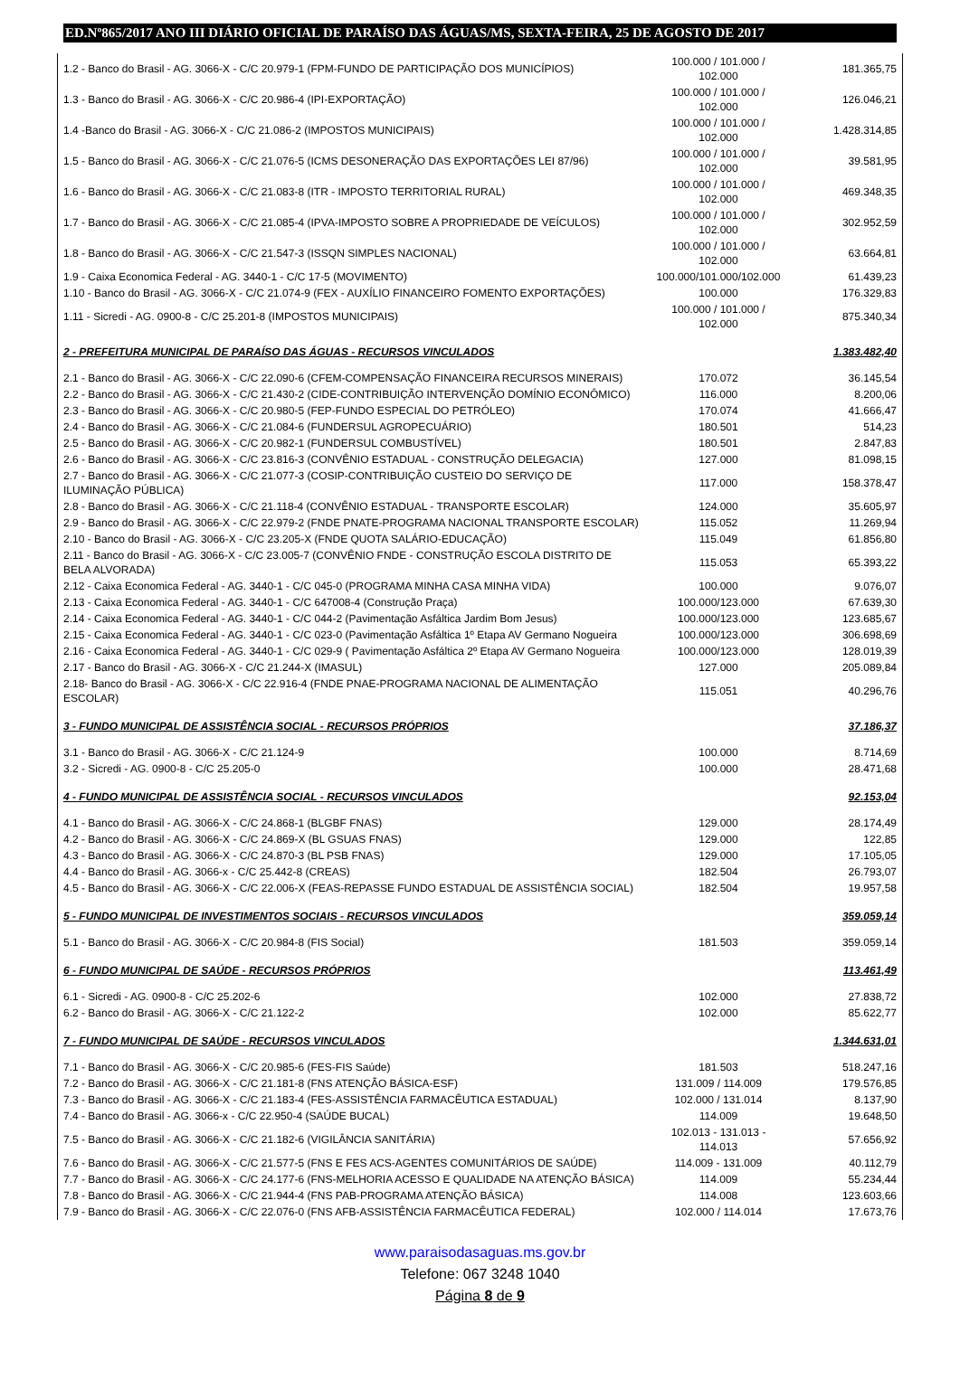ED.Nº865/2017 ANO III DIÁRIO OFICIAL DE PARAÍSO DAS ÁGUAS/MS, SEXTA-FEIRA, 25 DE AGOSTO DE 2017
| 1.2 - Banco do Brasil - AG. 3066-X - C/C 20.979-1 (FPM-FUNDO DE PARTICIPAÇÃO DOS MUNICÍPIOS) | 100.000 / 101.000 / 102.000 | 181.365,75 |
| 1.3 - Banco do Brasil - AG. 3066-X - C/C 20.986-4 (IPI-EXPORTAÇÃO) | 100.000 / 101.000 / 102.000 | 126.046,21 |
| 1.4 -Banco do Brasil - AG. 3066-X - C/C 21.086-2 (IMPOSTOS MUNICIPAIS) | 100.000 / 101.000 / 102.000 | 1.428.314,85 |
| 1.5 - Banco do Brasil - AG. 3066-X - C/C 21.076-5 (ICMS DESONERAÇÃO DAS EXPORTAÇÕES LEI 87/96) | 100.000 / 101.000 / 102.000 | 39.581,95 |
| 1.6 - Banco do Brasil - AG. 3066-X - C/C 21.083-8 (ITR - IMPOSTO TERRITORIAL RURAL) | 100.000 / 101.000 / 102.000 | 469.348,35 |
| 1.7 - Banco do Brasil - AG. 3066-X - C/C 21.085-4 (IPVA-IMPOSTO SOBRE A PROPRIEDADE DE VEÍCULOS) | 100.000 / 101.000 / 102.000 | 302.952,59 |
| 1.8 - Banco do Brasil - AG. 3066-X - C/C 21.547-3 (ISSQN SIMPLES NACIONAL) | 100.000 / 101.000 / 102.000 | 63.664,81 |
| 1.9 - Caixa Economica Federal - AG. 3440-1 - C/C 17-5 (MOVIMENTO) | 100.000/101.000/102.000 | 61.439,23 |
| 1.10 - Banco do Brasil - AG. 3066-X - C/C 21.074-9 (FEX - AUXÍLIO FINANCEIRO FOMENTO EXPORTAÇÕES) | 100.000 | 176.329,83 |
| 1.11 - Sicredi - AG. 0900-8 - C/C 25.201-8 (IMPOSTOS MUNICIPAIS) | 100.000 / 101.000 / 102.000 | 875.340,34 |
| 2 - PREFEITURA MUNICIPAL DE PARAÍSO DAS ÁGUAS - RECURSOS VINCULADOS | | 1.383.482,40 |
| 2.1 - Banco do Brasil - AG. 3066-X - C/C 22.090-6 (CFEM-COMPENSAÇÃO FINANCEIRA RECURSOS MINERAIS) | 170.072 | 36.145,54 |
| 2.2 - Banco do Brasil - AG. 3066-X - C/C 21.430-2 (CIDE-CONTRIBUIÇÃO INTERVENÇÃO DOMÍNIO ECONÔMICO) | 116.000 | 8.200,06 |
| 2.3 - Banco do Brasil - AG. 3066-X - C/C 20.980-5 (FEP-FUNDO ESPECIAL DO PETRÓLEO) | 170.074 | 41.666,47 |
| 2.4 - Banco do Brasil - AG. 3066-X - C/C 21.084-6 (FUNDERSUL AGROPECUÁRIO) | 180.501 | 514,23 |
| 2.5 - Banco do Brasil - AG. 3066-X - C/C 20.982-1 (FUNDERSUL COMBUSTÍVEL) | 180.501 | 2.847,83 |
| 2.6 - Banco do Brasil - AG. 3066-X - C/C 23.816-3 (CONVÊNIO ESTADUAL - CONSTRUÇÃO DELEGACIA) | 127.000 | 81.098,15 |
| 2.7 - Banco do Brasil - AG. 3066-X - C/C 21.077-3 (COSIP-CONTRIBUIÇÃO CUSTEIO DO SERVIÇO DE ILUMINAÇÃO PÚBLICA) | 117.000 | 158.378,47 |
| 2.8 - Banco do Brasil - AG. 3066-X - C/C 21.118-4 (CONVÊNIO ESTADUAL - TRANSPORTE ESCOLAR) | 124.000 | 35.605,97 |
| 2.9 - Banco do Brasil - AG. 3066-X - C/C 22.979-2 (FNDE PNATE-PROGRAMA NACIONAL TRANSPORTE ESCOLAR) | 115.052 | 11.269,94 |
| 2.10 - Banco do Brasil - AG. 3066-X - C/C 23.205-X (FNDE QUOTA SALÁRIO-EDUCAÇÃO) | 115.049 | 61.856,80 |
| 2.11 - Banco do Brasil - AG. 3066-X - C/C 23.005-7 (CONVÊNIO FNDE - CONSTRUÇÃO ESCOLA DISTRITO DE BELA ALVORADA) | 115.053 | 65.393,22 |
| 2.12 - Caixa Economica Federal - AG. 3440-1 - C/C 045-0 (PROGRAMA MINHA CASA MINHA VIDA) | 100.000 | 9.076,07 |
| 2.13 - Caixa Economica Federal - AG. 3440-1 - C/C 647008-4 (Construção Praça) | 100.000/123.000 | 67.639,30 |
| 2.14 - Caixa Economica Federal - AG. 3440-1 - C/C 044-2 (Pavimentação Asfáltica Jardim Bom Jesus) | 100.000/123.000 | 123.685,67 |
| 2.15 - Caixa Economica Federal - AG. 3440-1 - C/C 023-0 (Pavimentação Asfáltica 1º Etapa AV Germano Nogueira | 100.000/123.000 | 306.698,69 |
| 2.16 - Caixa Economica Federal - AG. 3440-1 - C/C 029-9 ( Pavimentação Asfáltica 2º Etapa AV Germano Nogueira | 100.000/123.000 | 128.019,39 |
| 2.17 - Banco do Brasil - AG. 3066-X - C/C 21.244-X (IMASUL) | 127.000 | 205.089,84 |
| 2.18- Banco do Brasil - AG. 3066-X - C/C 22.916-4 (FNDE PNAE-PROGRAMA NACIONAL DE ALIMENTAÇÃO ESCOLAR) | 115.051 | 40.296,76 |
| 3 - FUNDO MUNICIPAL DE ASSISTÊNCIA SOCIAL - RECURSOS PRÓPRIOS | | 37.186,37 |
| 3.1 - Banco do Brasil - AG. 3066-X - C/C 21.124-9 | 100.000 | 8.714,69 |
| 3.2 - Sicredi - AG. 0900-8 - C/C 25.205-0 | 100.000 | 28.471,68 |
| 4 - FUNDO MUNICIPAL DE ASSISTÊNCIA SOCIAL - RECURSOS VINCULADOS | | 92.153,04 |
| 4.1 - Banco do Brasil - AG. 3066-X - C/C 24.868-1 (BLGBF FNAS) | 129.000 | 28.174,49 |
| 4.2 - Banco do Brasil - AG. 3066-X - C/C 24.869-X (BL GSUAS FNAS) | 129.000 | 122,85 |
| 4.3 - Banco do Brasil - AG. 3066-X - C/C 24.870-3 (BL PSB FNAS) | 129.000 | 17.105,05 |
| 4.4 - Banco do Brasil - AG. 3066-x - C/C 25.442-8 (CREAS) | 182.504 | 26.793,07 |
| 4.5 - Banco do Brasil - AG. 3066-X - C/C 22.006-X (FEAS-REPASSE FUNDO ESTADUAL DE ASSISTÊNCIA SOCIAL) | 182.504 | 19.957,58 |
| 5 - FUNDO MUNICIPAL DE INVESTIMENTOS SOCIAIS - RECURSOS VINCULADOS | | 359.059,14 |
| 5.1 - Banco do Brasil - AG. 3066-X - C/C 20.984-8 (FIS Social) | 181.503 | 359.059,14 |
| 6 - FUNDO MUNICIPAL DE SAÚDE - RECURSOS PRÓPRIOS | | 113.461,49 |
| 6.1 - Sicredi - AG. 0900-8 - C/C 25.202-6 | 102.000 | 27.838,72 |
| 6.2 - Banco do Brasil - AG. 3066-X - C/C 21.122-2 | 102.000 | 85.622,77 |
| 7 - FUNDO MUNICIPAL DE SAÚDE - RECURSOS VINCULADOS | | 1.344.631,01 |
| 7.1 - Banco do Brasil - AG. 3066-X - C/C 20.985-6 (FES-FIS Saúde) | 181.503 | 518.247,16 |
| 7.2 - Banco do Brasil - AG. 3066-X - C/C 21.181-8 (FNS ATENÇÃO BÁSICA-ESF) | 131.009 / 114.009 | 179.576,85 |
| 7.3 - Banco do Brasil - AG. 3066-X - C/C 21.183-4 (FES-ASSISTÊNCIA FARMACÊUTICA ESTADUAL) | 102.000 / 131.014 | 8.137,90 |
| 7.4 - Banco do Brasil - AG. 3066-x - C/C 22.950-4 (SAÚDE BUCAL) | 114.009 | 19.648,50 |
| 7.5 - Banco do Brasil - AG. 3066-X - C/C 21.182-6 (VIGILÂNCIA SANITÁRIA) | 102.013 - 131.013 - 114.013 | 57.656,92 |
| 7.6 - Banco do Brasil - AG. 3066-X - C/C 21.577-5 (FNS E FES ACS-AGENTES COMUNITÁRIOS DE SAÚDE) | 114.009 - 131.009 | 40.112,79 |
| 7.7 - Banco do Brasil - AG. 3066-X - C/C 24.177-6 (FNS-MELHORIA ACESSO E QUALIDADE NA ATENÇÃO BÁSICA) | 114.009 | 55.234,44 |
| 7.8 - Banco do Brasil - AG. 3066-X - C/C 21.944-4 (FNS PAB-PROGRAMA ATENÇÃO BÁSICA) | 114.008 | 123.603,66 |
| 7.9 - Banco do Brasil - AG. 3066-X - C/C 22.076-0 (FNS AFB-ASSISTÊNCIA FARMACÊUTICA FEDERAL) | 102.000 / 114.014 | 17.673,76 |
www.paraisodasaguas.ms.gov.br
Telefone: 067 3248 1040
Página 8 de 9